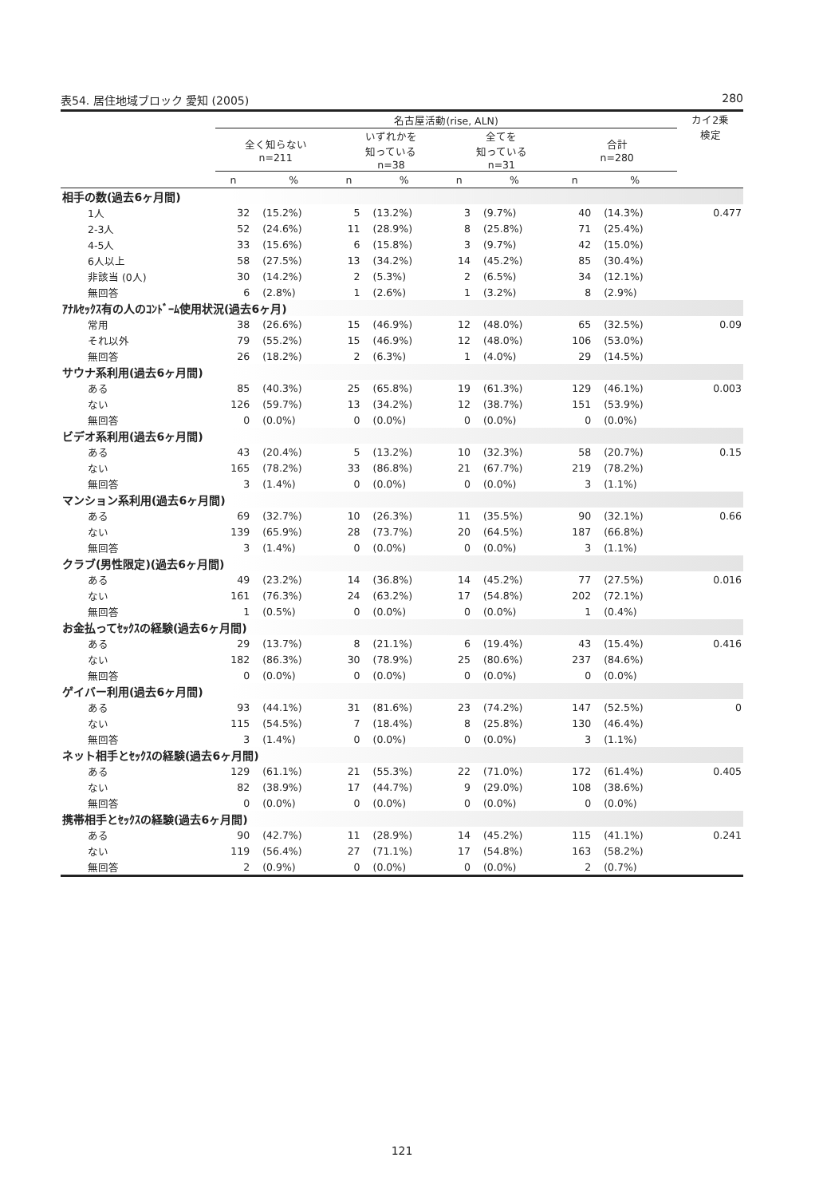表54. 居住地域ブロック 愛知 (2005) 280
| | 名古屋活動(rise, ALN) | | | | | | | | カイ2乗 検定 |
| --- | --- | --- | --- | --- | --- | --- | --- | --- | --- |
| | 全く知らない n=211 | | いずれかを 知っている n=38 | | 全てを 知っている n=31 | | 合計 n=280 | | |
| | n | % | n | % | n | % | n | % | |
| 相手の数(過去6ヶ月間) | | | | | | | | | |
| 1人 | 32 | (15.2%) | 5 | (13.2%) | 3 | (9.7%) | 40 | (14.3%) | 0.477 |
| 2-3人 | 52 | (24.6%) | 11 | (28.9%) | 8 | (25.8%) | 71 | (25.4%) | |
| 4-5人 | 33 | (15.6%) | 6 | (15.8%) | 3 | (9.7%) | 42 | (15.0%) | |
| 6人以上 | 58 | (27.5%) | 13 | (34.2%) | 14 | (45.2%) | 85 | (30.4%) | |
| 非該当 (0人) | 30 | (14.2%) | 2 | (5.3%) | 2 | (6.5%) | 34 | (12.1%) | |
| 無回答 | 6 | (2.8%) | 1 | (2.6%) | 1 | (3.2%) | 8 | (2.9%) | |
| ｱﾅﾙｾｯｸｽ有の人のｺﾝﾄﾞｰﾑ使用状況(過去6ヶ月) | | | | | | | | | |
| 常用 | 38 | (26.6%) | 15 | (46.9%) | 12 | (48.0%) | 65 | (32.5%) | 0.09 |
| それ以外 | 79 | (55.2%) | 15 | (46.9%) | 12 | (48.0%) | 106 | (53.0%) | |
| 無回答 | 26 | (18.2%) | 2 | (6.3%) | 1 | (4.0%) | 29 | (14.5%) | |
| サウナ系利用(過去6ヶ月間) | | | | | | | | | |
| ある | 85 | (40.3%) | 25 | (65.8%) | 19 | (61.3%) | 129 | (46.1%) | 0.003 |
| ない | 126 | (59.7%) | 13 | (34.2%) | 12 | (38.7%) | 151 | (53.9%) | |
| 無回答 | 0 | (0.0%) | 0 | (0.0%) | 0 | (0.0%) | 0 | (0.0%) | |
| ビデオ系利用(過去6ヶ月間) | | | | | | | | | |
| ある | 43 | (20.4%) | 5 | (13.2%) | 10 | (32.3%) | 58 | (20.7%) | 0.15 |
| ない | 165 | (78.2%) | 33 | (86.8%) | 21 | (67.7%) | 219 | (78.2%) | |
| 無回答 | 3 | (1.4%) | 0 | (0.0%) | 0 | (0.0%) | 3 | (1.1%) | |
| マンション系利用(過去6ヶ月間) | | | | | | | | | |
| ある | 69 | (32.7%) | 10 | (26.3%) | 11 | (35.5%) | 90 | (32.1%) | 0.66 |
| ない | 139 | (65.9%) | 28 | (73.7%) | 20 | (64.5%) | 187 | (66.8%) | |
| 無回答 | 3 | (1.4%) | 0 | (0.0%) | 0 | (0.0%) | 3 | (1.1%) | |
| クラブ(男性限定)(過去6ヶ月間) | | | | | | | | | |
| ある | 49 | (23.2%) | 14 | (36.8%) | 14 | (45.2%) | 77 | (27.5%) | 0.016 |
| ない | 161 | (76.3%) | 24 | (63.2%) | 17 | (54.8%) | 202 | (72.1%) | |
| 無回答 | 1 | (0.5%) | 0 | (0.0%) | 0 | (0.0%) | 1 | (0.4%) | |
| お金払ってｾｯｸｽの経験(過去6ヶ月間) | | | | | | | | | |
| ある | 29 | (13.7%) | 8 | (21.1%) | 6 | (19.4%) | 43 | (15.4%) | 0.416 |
| ない | 182 | (86.3%) | 30 | (78.9%) | 25 | (80.6%) | 237 | (84.6%) | |
| 無回答 | 0 | (0.0%) | 0 | (0.0%) | 0 | (0.0%) | 0 | (0.0%) | |
| ゲイバー利用(過去6ヶ月間) | | | | | | | | | |
| ある | 93 | (44.1%) | 31 | (81.6%) | 23 | (74.2%) | 147 | (52.5%) | 0 |
| ない | 115 | (54.5%) | 7 | (18.4%) | 8 | (25.8%) | 130 | (46.4%) | |
| 無回答 | 3 | (1.4%) | 0 | (0.0%) | 0 | (0.0%) | 3 | (1.1%) | |
| ネット相手とｾｯｸｽの経験(過去6ヶ月間) | | | | | | | | | |
| ある | 129 | (61.1%) | 21 | (55.3%) | 22 | (71.0%) | 172 | (61.4%) | 0.405 |
| ない | 82 | (38.9%) | 17 | (44.7%) | 9 | (29.0%) | 108 | (38.6%) | |
| 無回答 | 0 | (0.0%) | 0 | (0.0%) | 0 | (0.0%) | 0 | (0.0%) | |
| 携帯相手とｾｯｸｽの経験(過去6ヶ月間) | | | | | | | | | |
| ある | 90 | (42.7%) | 11 | (28.9%) | 14 | (45.2%) | 115 | (41.1%) | 0.241 |
| ない | 119 | (56.4%) | 27 | (71.1%) | 17 | (54.8%) | 163 | (58.2%) | |
| 無回答 | 2 | (0.9%) | 0 | (0.0%) | 0 | (0.0%) | 2 | (0.7%) | |
121